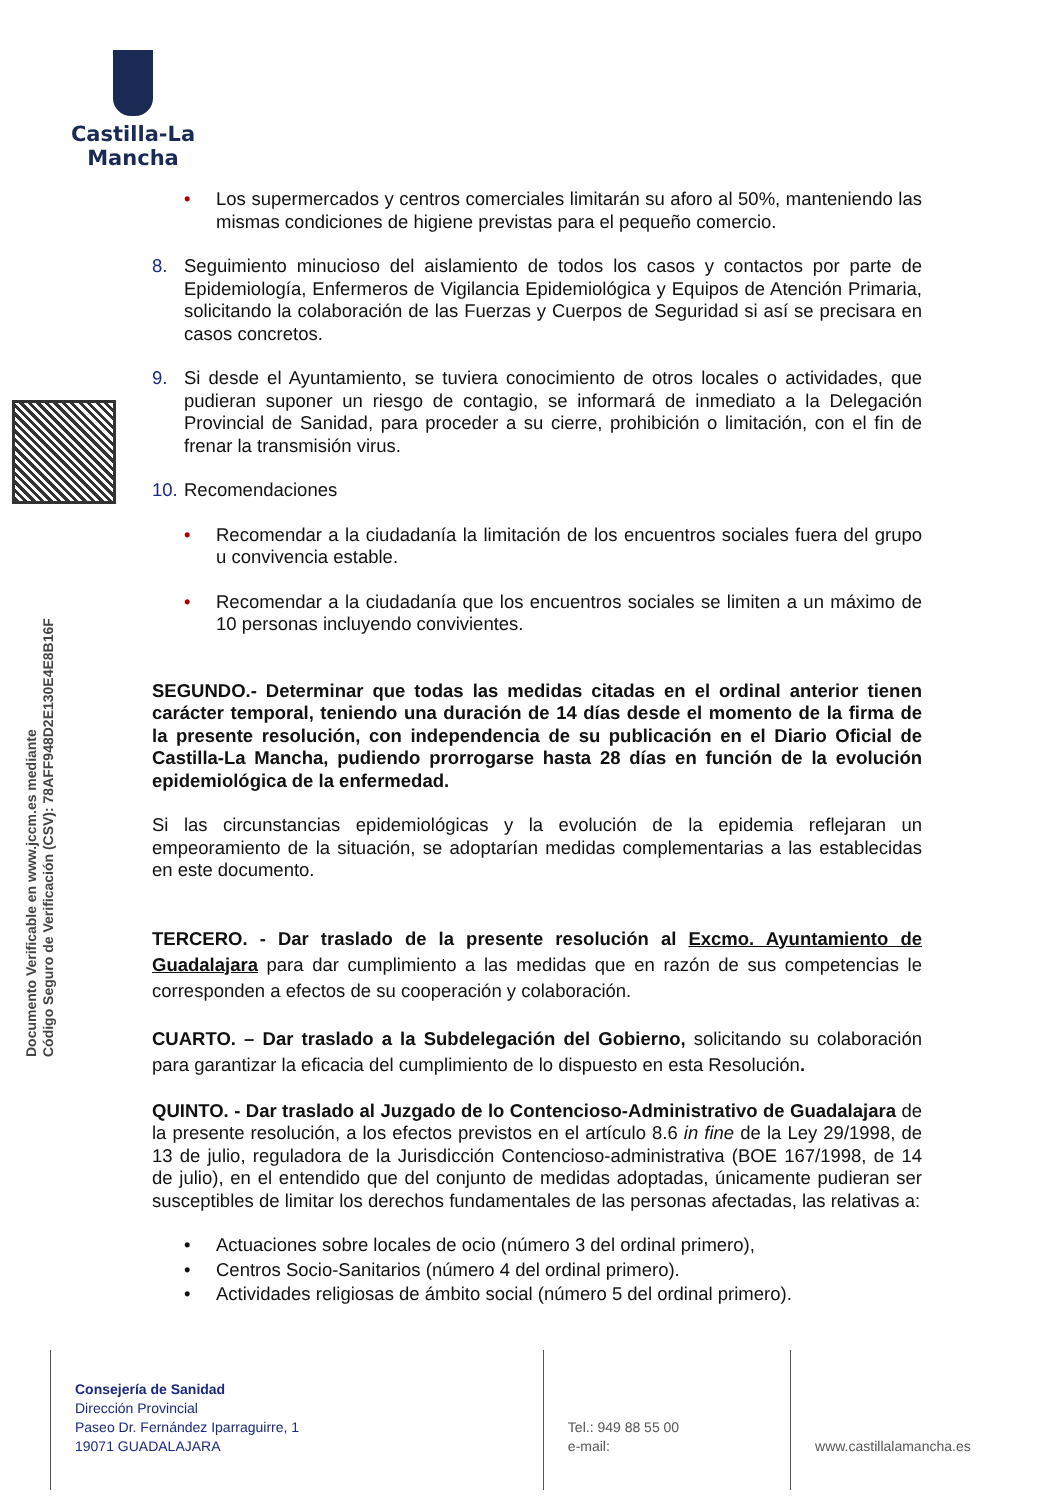Castilla-La Mancha
Documento Verificable en www.jccm.es mediante
Código Seguro de Verificación (CSV): 78AFF948D2E130E4E8B16F
• Los supermercados y centros comerciales limitarán su aforo al 50%, manteniendo las mismas condiciones de higiene previstas para el pequeño comercio.
8. Seguimiento minucioso del aislamiento de todos los casos y contactos por parte de Epidemiología, Enfermeros de Vigilancia Epidemiológica y Equipos de Atención Primaria, solicitando la colaboración de las Fuerzas y Cuerpos de Seguridad si así se precisara en casos concretos.
9. Si desde el Ayuntamiento, se tuviera conocimiento de otros locales o actividades, que pudieran suponer un riesgo de contagio, se informará de inmediato a la Delegación Provincial de Sanidad, para proceder a su cierre, prohibición o limitación, con el fin de frenar la transmisión virus.
10.
Recomendaciones
• Recomendar a la ciudadanía la limitación de los encuentros sociales fuera del grupo u convivencia estable.
• Recomendar a la ciudadanía que los encuentros sociales se limiten a un máximo de 10 personas incluyendo convivientes.
SEGUNDO.- Determinar que todas las medidas citadas en el ordinal anterior tienen carácter temporal, teniendo una duración de 14 días desde el momento de la firma de la presente resolución, con independencia de su publicación en el Diario Oficial de Castilla-La Mancha, pudiendo prorrogarse hasta 28 días en función de la evolución epidemiológica de la enfermedad.
Si las circunstancias epidemiológicas y la evolución de la epidemia reflejaran un empeoramiento de la situación, se adoptarían medidas complementarias a las establecidas en este documento.
TERCERO. - Dar traslado de la presente resolución al Excmo. Ayuntamiento de Guadalajara para dar cumplimiento a las medidas que en razón de sus competencias le corresponden a efectos de su cooperación y colaboración.
CUARTO. – Dar traslado a la Subdelegación del Gobierno, solicitando su colaboración para garantizar la eficacia del cumplimiento de lo dispuesto en esta Resolución.
QUINTO. - Dar traslado al Juzgado de lo Contencioso-Administrativo de Guadalajara de la presente resolución, a los efectos previstos en el artículo 8.6 in fine de la Ley 29/1998, de 13 de julio, reguladora de la Jurisdicción Contencioso-administrativa (BOE 167/1998, de 14 de julio), en el entendido que del conjunto de medidas adoptadas, únicamente pudieran ser susceptibles de limitar los derechos fundamentales de las personas afectadas, las relativas a:
• Actuaciones sobre locales de ocio (número 3 del ordinal primero),
• Centros Socio-Sanitarios (número 4 del ordinal primero).
• Actividades religiosas de ámbito social (número 5 del ordinal primero).
Consejería de Sanidad
Dirección Provincial
Paseo Dr. Fernández Iparraguirre, 1
19071 GUADALAJARA
Tel.: 949 88 55 00
e-mail:
www.castillalamancha.es